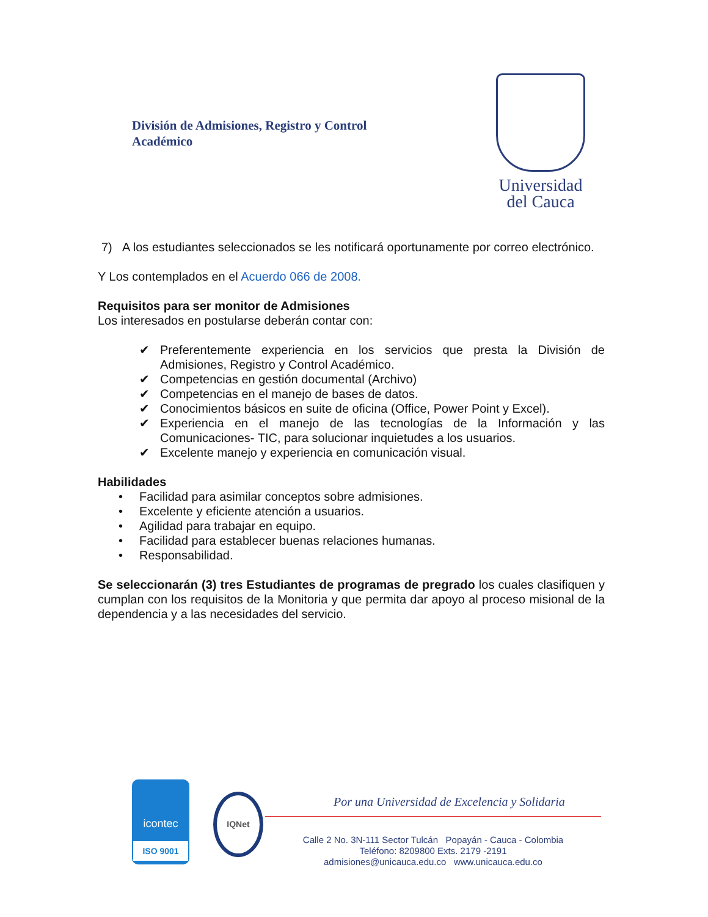División de Admisiones, Registro y Control
Académico
Universidad
del Cauca
7) A los estudiantes seleccionados se les notificará oportunamente por correo electrónico.
Y Los contemplados en el Acuerdo 066 de 2008.
Requisitos para ser monitor de Admisiones
Los interesados en postularse deberán contar con:
✔ Preferentemente experiencia en los servicios que presta la División de Admisiones, Registro y Control Académico.
✔ Competencias en gestión documental (Archivo)
✔ Competencias en el manejo de bases de datos.
✔ Conocimientos básicos en suite de oficina (Office, Power Point y Excel).
✔ Experiencia en el manejo de las tecnologías de la Información y las Comunicaciones- TIC, para solucionar inquietudes a los usuarios.
✔ Excelente manejo y experiencia en comunicación visual.
Habilidades
• Facilidad para asimilar conceptos sobre admisiones.
• Excelente y eficiente atención a usuarios.
• Agilidad para trabajar en equipo.
• Facilidad para establecer buenas relaciones humanas.
• Responsabilidad.
Se seleccionarán (3) tres Estudiantes de programas de pregrado los cuales clasifiquen y cumplan con los requisitos de la Monitoria y que permita dar apoyo al proceso misional de la dependencia y a las necesidades del servicio.
icontec
ISO 9001
IQNet
Por una Universidad de Excelencia y Solidaria
Calle 2 No. 3N-111 Sector Tulcán Popayán - Cauca - Colombia
Teléfono: 8209800 Exts. 2179 -2191
admisiones@unicauca.edu.co www.unicauca.edu.co